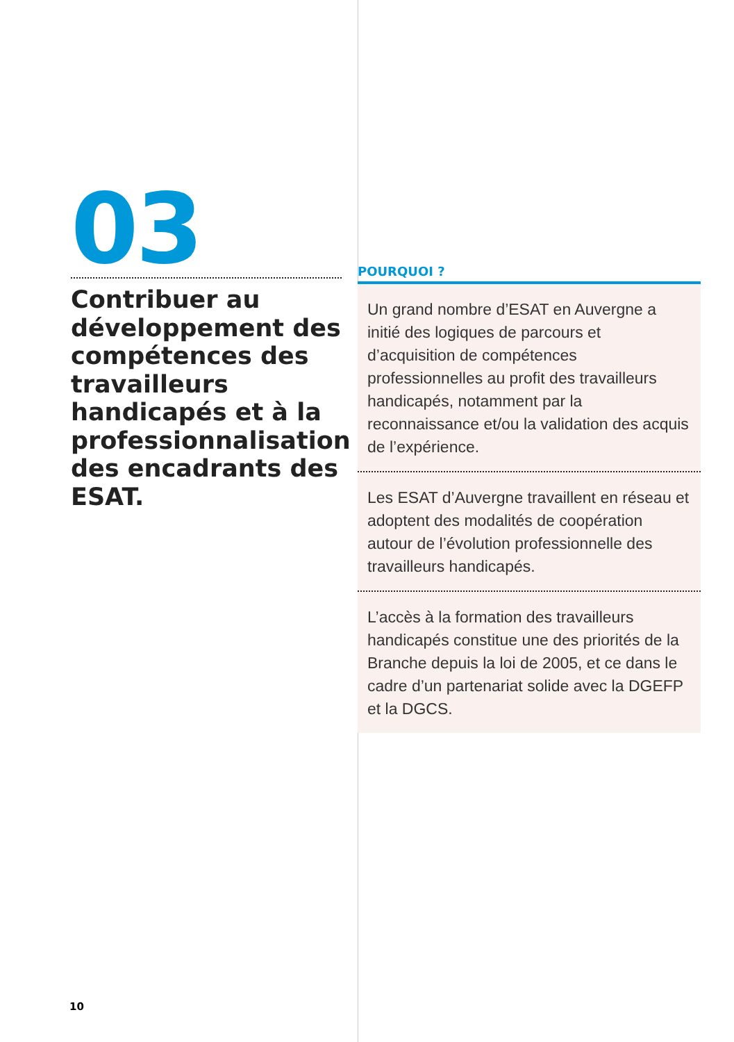03
Contribuer au développement des compétences des travailleurs handicapés et à la professionnalisation des encadrants des ESAT.
POURQUOI ?
Un grand nombre d’ESAT en Auvergne a initié des logiques de parcours et d’acquisition de compétences professionnelles au profit des travailleurs handicapés, notamment par la reconnaissance et/ou la validation des acquis de l’expérience.
Les ESAT d’Auvergne travaillent en réseau et adoptent des modalités de coopération autour de l’évolution professionnelle des travailleurs handicapés.
L’accès à la formation des travailleurs handicapés constitue une des priorités de la Branche depuis la loi de 2005, et ce dans le cadre d’un partenariat solide avec la DGEFP et la DGCS.
10